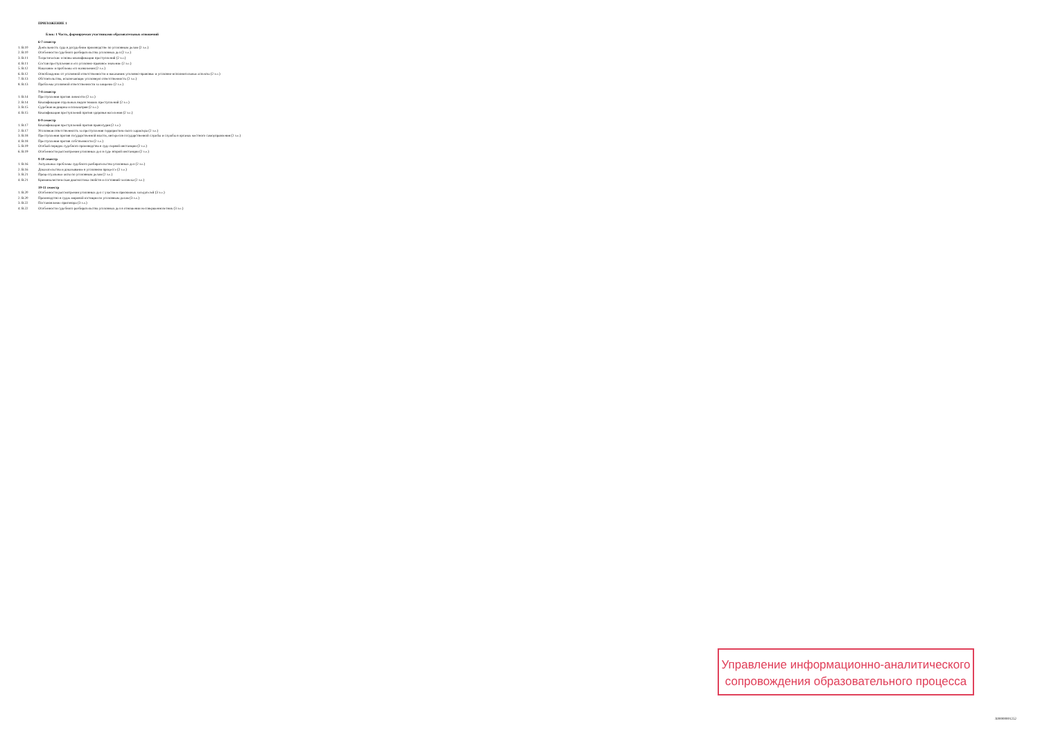ПРИЛОЖЕНИЕ 1
Блок: 1 Часть, формируемая участниками образовательных отношений
6-7 семестр
1. В.10 Деятельность суда в досудебном производстве по уголовным делам (2 з.е.)
2. В.10 Особенности судебного разбирательства уголовных дел (2 з.е.)
3. В.11 Теоретические основы квалификации преступлений (2 з.е.)
4. В.11 Состав преступления и его уголовно-правовое значение (2 з.е.)
5. В.12 Наказание и проблемы его назначения (2 з.е.)
6. В.12 Освобождение от уголовной ответственности и наказания: уголовно-правовые и уголовно-исполнительные аспекты (2 з.е.)
7. В.13 Обстоятельства, исключающие уголовную ответственность (2 з.е.)
8. В.13 Проблемы уголовной ответственности за хищение (2 з.е.)
7-8 семестр
1. В.14 Преступления против личности (2 з.е.)
2. В.14 Квалификация отдельных видов тяжких преступлений (2 з.е.)
3. В.15 Судебная медицина и психиатрия (2 з.е.)
4. В.15 Квалификация преступлений против здоровья населения (2 з.е.)
8-9 семестр
1. В.17 Квалификация преступлений против правосудия (2 з.е.)
2. В.17 Уголовная ответственность за преступления террористического характера (2 з.е.)
3. В.18 Преступления против государственной власти, интересов государственной службы и службы в органах местного самоуправления (2 з.е.)
4. В.18 Преступления против собственности (2 з.е.)
5. В.19 Особый порядок судебного производства в суде первой инстанции (2 з.е.)
6. В.19 Особенности рассмотрения уголовных дел в суде второй инстанции (2 з.е.)
9-10 семестр
1. В.16 Актуальные проблемы судебного разбирательства уголовных дел (2 з.е.)
2. В.16 Доказательства и доказывание в уголовном процессе (2 з.е.)
3. В.21 Процессуальные акты по уголовным делам (2 з.е.)
4. В.21 Криминалистическая диагностика свойств и состояний человека (2 з.е.)
10-11 семестр
1. В.20 Особенности рассмотрения уголовных дел с участием присяжных заседателей (3 з.е.)
2. В.20 Производство в судах мировой юстиции по уголовным делам (3 з.е.)
3. В.22 Постановление приговора (3 з.е.)
4. В.22 Особенности судебного разбирательства уголовных дел в отношении несовершеннолетних (3 з.е.)
Управление информационно-аналитического
сопровождения образовательного процесса
X00000001252